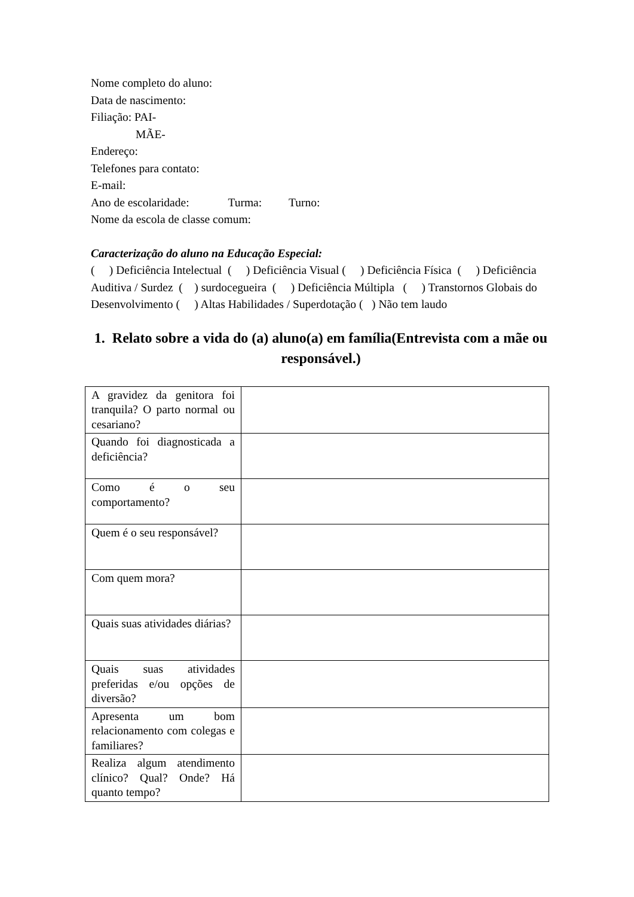Nome completo do aluno:
Data de nascimento:
Filiação: PAI-
MÃE-
Endereço:
Telefones para contato:
E-mail:
Ano de escolaridade: Turma: Turno:
Nome da escola de classe comum:
Caracterização do aluno na Educação Especial:
( ) Deficiência Intelectual ( ) Deficiência Visual ( ) Deficiência Física ( ) Deficiência Auditiva / Surdez ( ) surdocegueira ( ) Deficiência Múltipla ( ) Transtornos Globais do Desenvolvimento ( ) Altas Habilidades / Superdotação ( ) Não tem laudo
1. Relato sobre a vida do (a) aluno(a) em família(Entrevista com a mãe ou responsável.)
| A gravidez da genitora foi tranquila? O parto normal ou cesariano? | |
| Quando foi diagnosticada a deficiência? | |
| Como é o seu comportamento? | |
| Quem é o seu responsável? | |
| Com quem mora? | |
| Quais suas atividades diárias? | |
| Quais suas atividades preferidas e/ou opções de diversão? | |
| Apresenta um bom relacionamento com colegas e familiares? | |
| Realiza algum atendimento clínico? Qual? Onde? Há quanto tempo? | |